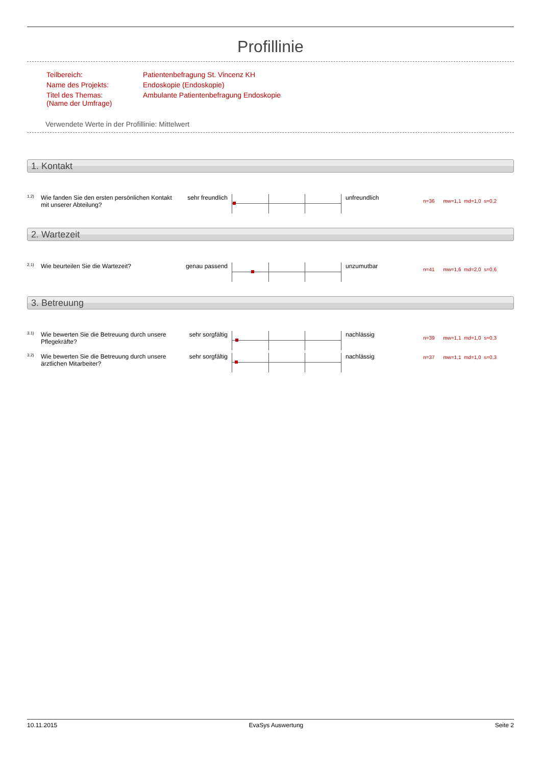Profillinie
| Teilbereich: | Patientenbefragung St. Vincenz KH |
| Name des Projekts: | Endoskopie (Endoskopie) |
| Titel des Themas: (Name der Umfrage) | Ambulante Patientenbefragung Endoskopie |
Verwendete Werte in der Profillinie: Mittelwert
1. Kontakt
| 1.2) | Wie fanden Sie den ersten persönlichen Kontakt mit unserer Abteilung? | sehr freundlich | | unfreundlich | n=36 mw=1,1 md=1,0 s=0,2 |
2. Wartezeit
| 2.1) | Wie beurteilen Sie die Wartezeit? | genau passend | | unzumutbar | n=41 mw=1,6 md=2,0 s=0,6 |
3. Betreuung
| 3.1) | Wie bewerten Sie die Betreuung durch unsere Pflegekräfte? | sehr sorgfältig | | nachlässig | n=39 mw=1,1 md=1,0 s=0,3 |
| 3.2) | Wie bewerten Sie die Betreuung durch unsere ärztlichen Mitarbeiter? | sehr sorgfältig | | nachlässig | n=37 mw=1,1 md=1,0 s=0,3 |
10.11.2015 EvaSys Auswertung Seite 2